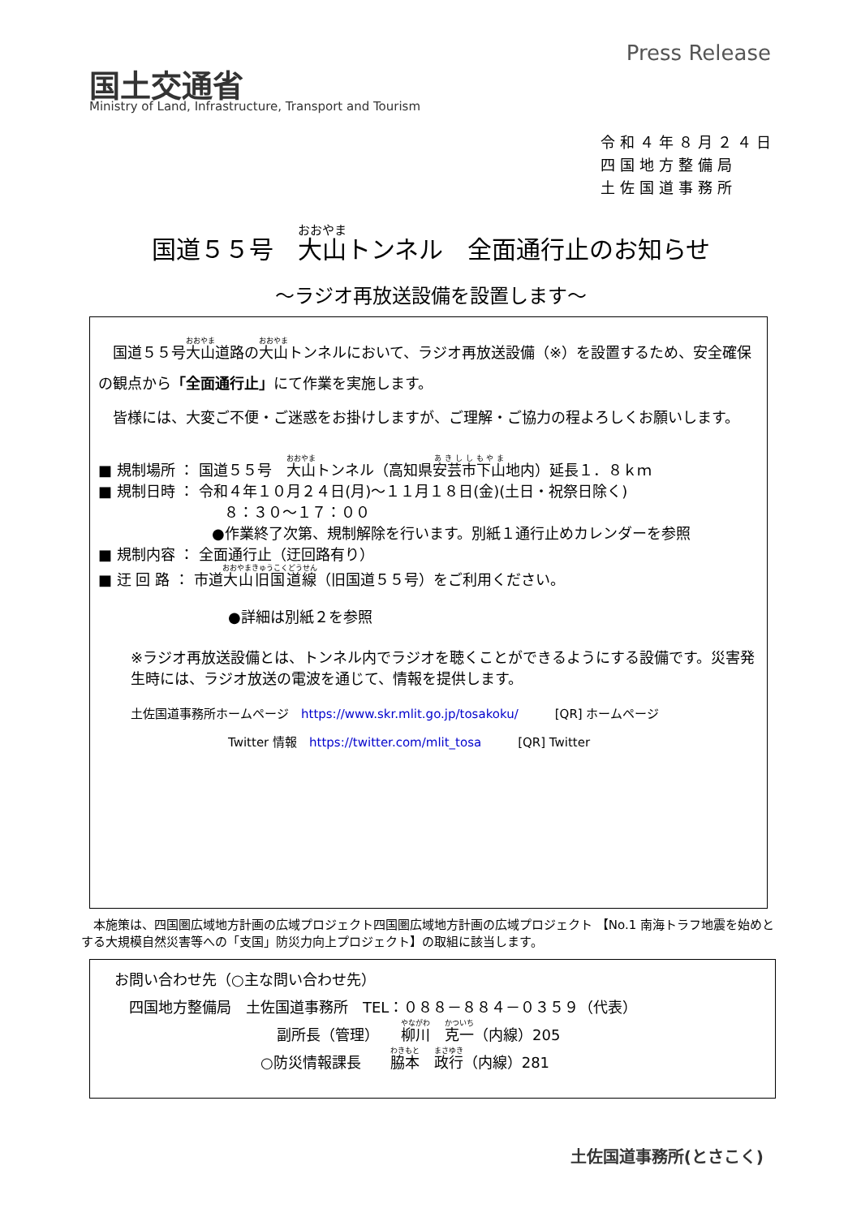国土交通省
Ministry of Land, Infrastructure, Transport and Tourism
Press Release
令和４年８月２４日
四国地方整備局
土佐国道事務所
国道５５号　大山トンネル　全面通行止のお知らせ
～ラジオ再放送設備を設置します～
　国道５５号大山道路の大山トンネルにおいて、ラジオ再放送設備（※）を設置するため、安全確保の観点から「全面通行止」にて作業を実施します。
　皆様には、大変ご不便・ご迷惑をお掛けしますが、ご理解・ご協力の程よろしくお願いします。
■ 規制場所 ： 国道５５号　大山トンネル（高知県安芸市下山地内）延長１．８ｋｍ
■ 規制日時 ： 令和４年１０月２４日(月)～１１月１８日(金)(土日・祝祭日除く)
８：３０～１７：００
●作業終了次第、規制解除を行います。別紙１通行止めカレンダーを参照
■ 規制内容 ： 全面通行止（迂回路有り）
■ 迂 回 路 ： 市道大山旧国道線（旧国道５５号）をご利用ください。
●詳細は別紙２を参照
※ラジオ再放送設備とは、トンネル内でラジオを聴くことができるようにする設備です。災害発生時には、ラジオ放送の電波を通じて、情報を提供します。
土佐国道事務所ホームページ　https://www.skr.mlit.go.jp/tosakoku/　　　[QR] ホームページ
Twitter 情報　https://twitter.com/mlit_tosa　　　[QR] Twitter
　本施策は、四国圏広域地方計画の広域プロジェクト四国圏広域地方計画の広域プロジェクト 【No.1 南海トラフ地震を始めとする大規模自然災害等への「支国」防災力向上プロジェクト】の取組に該当します。
お問い合わせ先（○主な問い合わせ先）
　四国地方整備局　土佐国道事務所　TEL：０８８－８８４－０３５９（代表）
副所長（管理）　　柳川　克一（内線）205
○防災情報課長　　脇本　政行（内線）281
土佐国道事務所(とさこく)